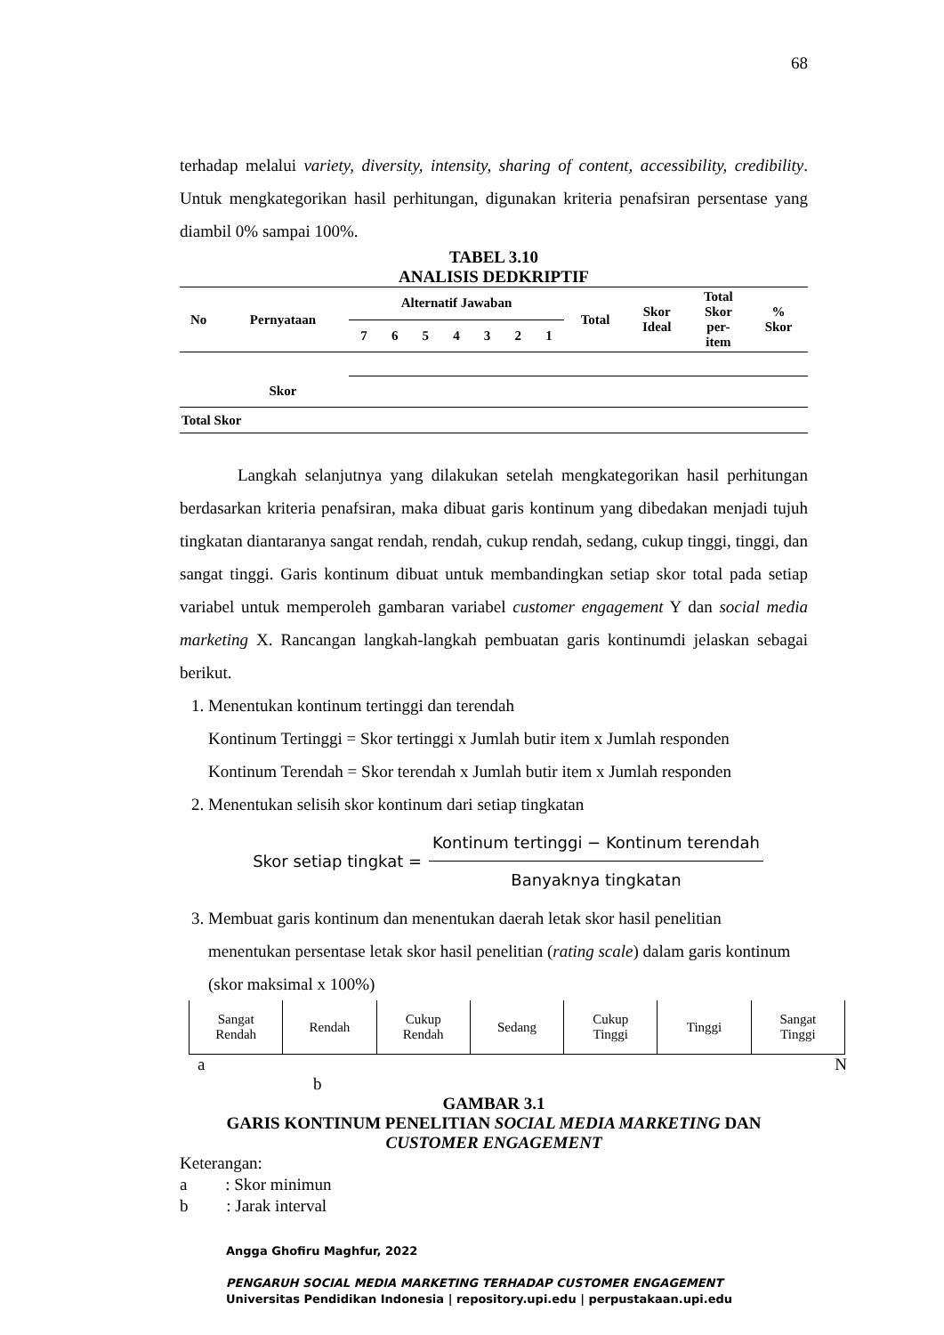68
terhadap melalui variety, diversity, intensity, sharing of content, accessibility, credibility. Untuk mengkategorikan hasil perhitungan, digunakan kriteria penafsiran persentase yang diambil 0% sampai 100%.
TABEL 3.10
ANALISIS DEDKRIPTIF
| No | Pernyataan | Alternatif Jawaban | | | | | | | Total | Skor Ideal | Total Skor per- item | % Skor |
| --- | --- | --- | --- | --- | --- | --- | --- | --- | --- | --- | --- | --- |
| | | 7 | 6 | 5 | 4 | 3 | 2 | 1 | | | | |
| | Skor | | | | | | | | | | | |
| Total Skor | | | | | | | | | | | | |
Langkah selanjutnya yang dilakukan setelah mengkategorikan hasil perhitungan berdasarkan kriteria penafsiran, maka dibuat garis kontinum yang dibedakan menjadi tujuh tingkatan diantaranya sangat rendah, rendah, cukup rendah, sedang, cukup tinggi, tinggi, dan sangat tinggi. Garis kontinum dibuat untuk membandingkan setiap skor total pada setiap variabel untuk memperoleh gambaran variabel customer engagement Y dan social media marketing X. Rancangan langkah-langkah pembuatan garis kontinumdi jelaskan sebagai berikut.
1. Menentukan kontinum tertinggi dan terendah
Kontinum Tertinggi = Skor tertinggi x Jumlah butir item x Jumlah responden
Kontinum Terendah = Skor terendah x Jumlah butir item x Jumlah responden
2. Menentukan selisih skor kontinum dari setiap tingkatan
Skor setiap tingkat = Kontinum tertinggi − Kontinum terendah Banyaknya tingkatan
3. Membuat garis kontinum dan menentukan daerah letak skor hasil penelitian menentukan persentase letak skor hasil penelitian (rating scale) dalam garis kontinum (skor maksimal x 100%)
| Sangat Rendah | Rendah | Cukup Rendah | Sedang | Cukup Tinggi | Tinggi | Sangat Tinggi |
a N
b
GAMBAR 3.1
GARIS KONTINUM PENELITIAN SOCIAL MEDIA MARKETING DAN
CUSTOMER ENGAGEMENT
Keterangan:
a : Skor minimun
b : Jarak interval
Angga Ghofiru Maghfur, 2022
PENGARUH SOCIAL MEDIA MARKETING TERHADAP CUSTOMER ENGAGEMENT
Universitas Pendidikan Indonesia | repository.upi.edu | perpustakaan.upi.edu